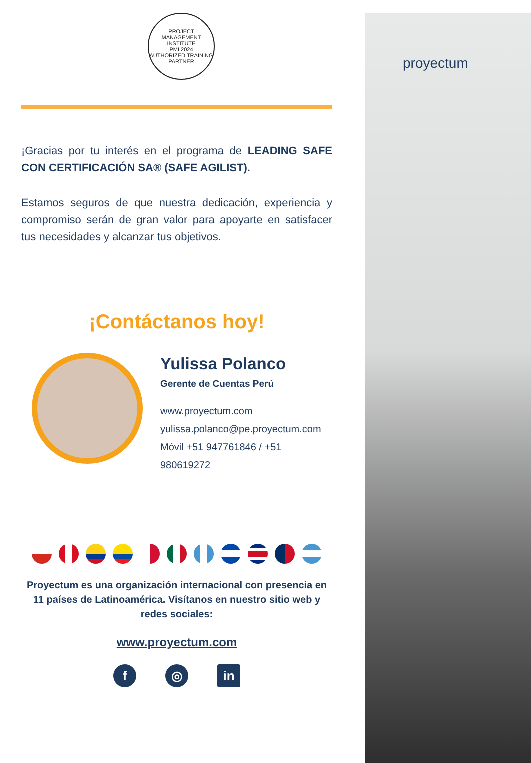proyectum
PROJECT MANAGEMENT INSTITUTE
PMI 2024
AUTHORIZED TRAINING PARTNER
¡Gracias por tu interés en el programa de LEADING SAFE CON CERTIFICACIÓN SA® (SAFE AGILIST).
Estamos seguros de que nuestra dedicación, experiencia y compromiso serán de gran valor para apoyarte en satisfacer tus necesidades y alcanzar tus objetivos.
¡Contáctanos hoy!
Yulissa Polanco
Gerente de Cuentas Perú
www.proyectum.com
yulissa.polanco@pe.proyectum.com
Móvil +51 947761846 / +51 980619272
Proyectum es una organización internacional con presencia en 11 países de Latinoamérica. Visítanos en nuestro sitio web y redes sociales:
www.proyectum.com
f ◎ in